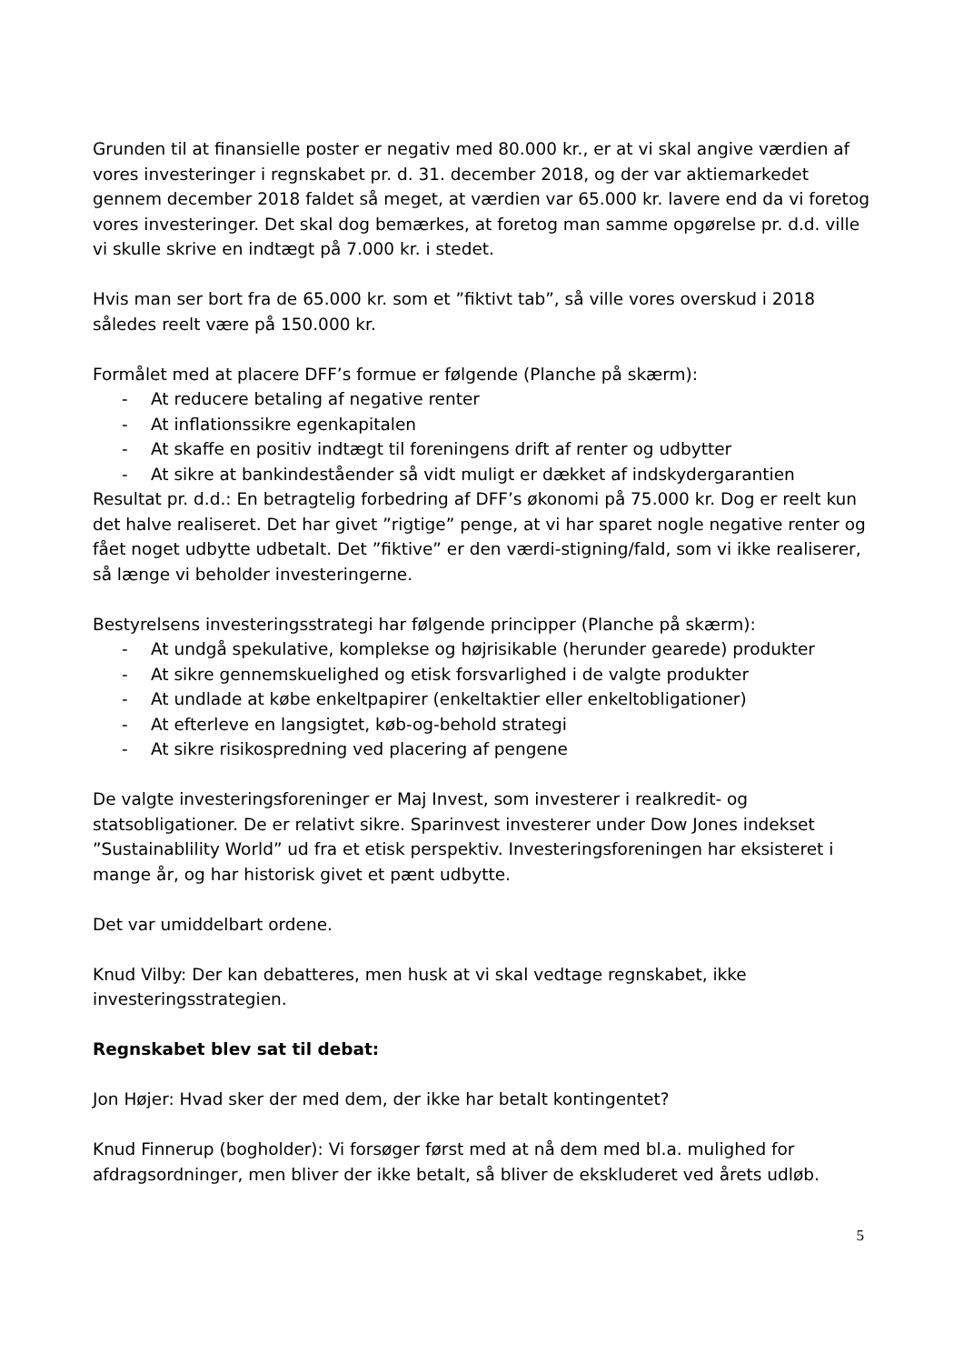Grunden til at finansielle poster er negativ med 80.000 kr., er at vi skal angive værdien af vores investeringer i regnskabet pr. d. 31. december 2018, og der var aktiemarkedet gennem december 2018 faldet så meget, at værdien var 65.000 kr. lavere end da vi foretog vores investeringer. Det skal dog bemærkes, at foretog man samme opgørelse pr. d.d. ville vi skulle skrive en indtægt på 7.000 kr. i stedet.
Hvis man ser bort fra de 65.000 kr. som et ”fiktivt tab”, så ville vores overskud i 2018 således reelt være på 150.000 kr.
Formålet med at placere DFF’s formue er følgende (Planche på skærm):
- At reducere betaling af negative renter
- At inflationssikre egenkapitalen
- At skaffe en positiv indtægt til foreningens drift af renter og udbytter
- At sikre at bankindeståender så vidt muligt er dækket af indskydergarantien
Resultat pr. d.d.: En betragtelig forbedring af DFF’s økonomi på 75.000 kr. Dog er reelt kun det halve realiseret. Det har givet ”rigtige” penge, at vi har sparet nogle negative renter og fået noget udbytte udbetalt. Det ”fiktive” er den værdi-stigning/fald, som vi ikke realiserer, så længe vi beholder investeringerne.
Bestyrelsens investeringsstrategi har følgende principper (Planche på skærm):
- At undgå spekulative, komplekse og højrisikable (herunder gearede) produkter
- At sikre gennemskuelighed og etisk forsvarlighed i de valgte produkter
- At undlade at købe enkeltpapirer (enkeltaktier eller enkeltobligationer)
- At efterleve en langsigtet, køb-og-behold strategi
- At sikre risikospredning ved placering af pengene
De valgte investeringsforeninger er Maj Invest, som investerer i realkredit- og statsobligationer. De er relativt sikre. Sparinvest investerer under Dow Jones indekset ”Sustainablility World” ud fra et etisk perspektiv. Investeringsforeningen har eksisteret i mange år, og har historisk givet et pænt udbytte.
Det var umiddelbart ordene.
Knud Vilby: Der kan debatteres, men husk at vi skal vedtage regnskabet, ikke investeringsstrategien.
Regnskabet blev sat til debat:
Jon Højer: Hvad sker der med dem, der ikke har betalt kontingentet?
Knud Finnerup (bogholder): Vi forsøger først med at nå dem med bl.a. mulighed for afdragsordninger, men bliver der ikke betalt, så bliver de ekskluderet ved årets udløb.
5